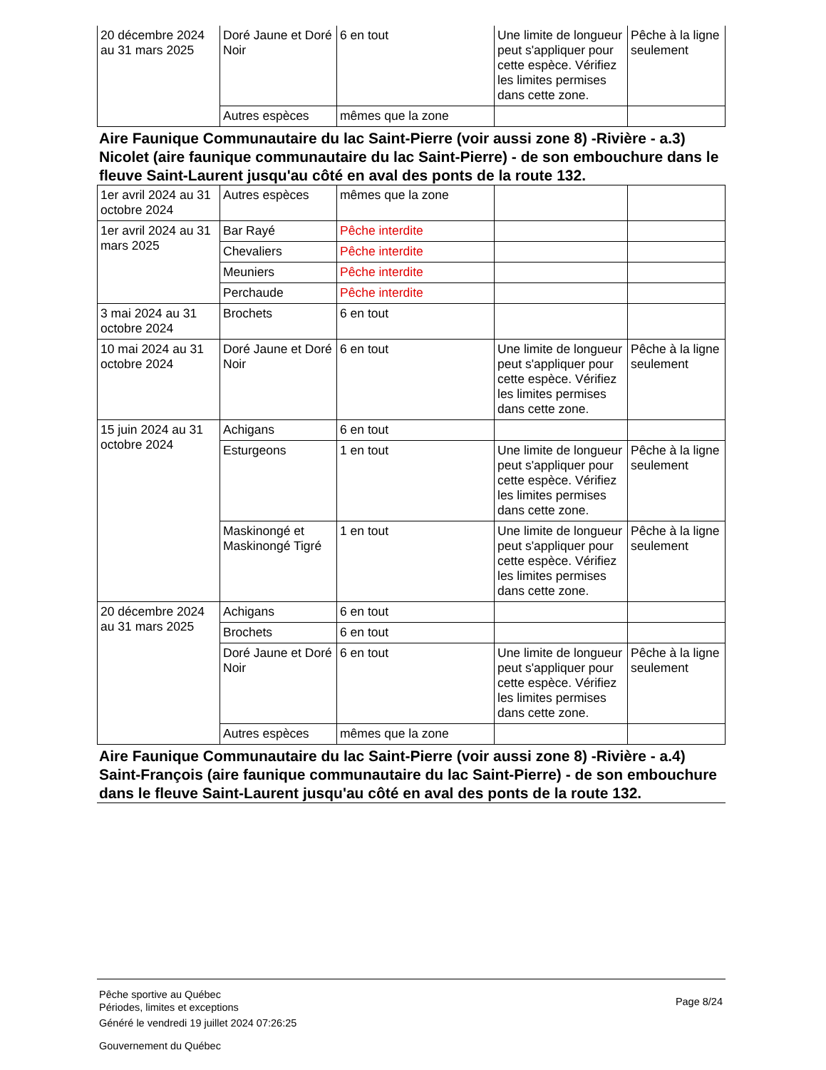| 20 décembre 2024 au 31 mars 2025 | Doré Jaune et Doré Noir | 6 en tout | Une limite de longueur peut s'appliquer pour cette espèce. Vérifiez les limites permises dans cette zone. | Pêche à la ligne seulement |
| | Autres espèces | mêmes que la zone | | |
Aire Faunique Communautaire du lac Saint-Pierre (voir aussi zone 8) -Rivière - a.3) Nicolet (aire faunique communautaire du lac Saint-Pierre) - de son embouchure dans le fleuve Saint-Laurent jusqu'au côté en aval des ponts de la route 132.
| 1er avril 2024 au 31 octobre 2024 | Autres espèces | mêmes que la zone | | |
| 1er avril 2024 au 31 mars 2025 | Bar Rayé | Pêche interdite | | |
| | Chevaliers | Pêche interdite | | |
| | Meuniers | Pêche interdite | | |
| | Perchaude | Pêche interdite | | |
| 3 mai 2024 au 31 octobre 2024 | Brochets | 6 en tout | | |
| 10 mai 2024 au 31 octobre 2024 | Doré Jaune et Doré Noir | 6 en tout | Une limite de longueur peut s'appliquer pour cette espèce. Vérifiez les limites permises dans cette zone. | Pêche à la ligne seulement |
| 15 juin 2024 au 31 octobre 2024 | Achigans | 6 en tout | | |
| | Esturgeons | 1 en tout | Une limite de longueur peut s'appliquer pour cette espèce. Vérifiez les limites permises dans cette zone. | Pêche à la ligne seulement |
| | Maskinongé et Maskinongé Tigré | 1 en tout | Une limite de longueur peut s'appliquer pour cette espèce. Vérifiez les limites permises dans cette zone. | Pêche à la ligne seulement |
| 20 décembre 2024 au 31 mars 2025 | Achigans | 6 en tout | | |
| | Brochets | 6 en tout | | |
| | Doré Jaune et Doré Noir | 6 en tout | Une limite de longueur peut s'appliquer pour cette espèce. Vérifiez les limites permises dans cette zone. | Pêche à la ligne seulement |
| | Autres espèces | mêmes que la zone | | |
Aire Faunique Communautaire du lac Saint-Pierre (voir aussi zone 8) -Rivière - a.4) Saint-François (aire faunique communautaire du lac Saint-Pierre) - de son embouchure dans le fleuve Saint-Laurent jusqu'au côté en aval des ponts de la route 132.
Pêche sportive au Québec
Périodes, limites et exceptions
Généré le vendredi 19 juillet 2024 07:26:25
Gouvernement du Québec
Page 8/24